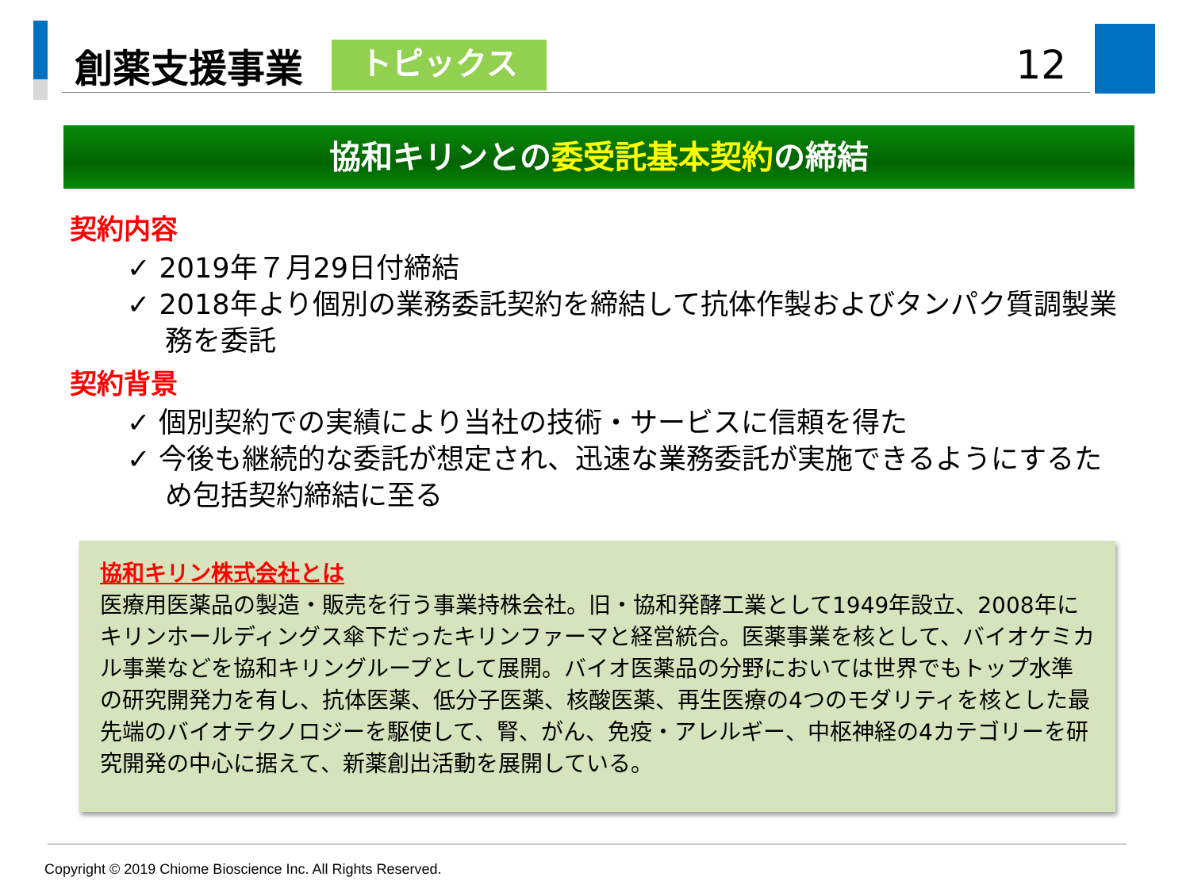創薬支援事業
トピックス
12
協和キリンとの委受託基本契約の締結
契約内容
✓ 2019年７月29日付締結
✓ 2018年より個別の業務委託契約を締結して抗体作製およびタンパク質調製業務を委託
契約背景
✓ 個別契約での実績により当社の技術・サービスに信頼を得た
✓ 今後も継続的な委託が想定され、迅速な業務委託が実施できるようにするため包括契約締結に至る
協和キリン株式会社とは
医療用医薬品の製造・販売を行う事業持株会社。旧・協和発酵工業として1949年設立、2008年にキリンホールディングス傘下だったキリンファーマと経営統合。医薬事業を核として、バイオケミカル事業などを協和キリングループとして展開。バイオ医薬品の分野においては世界でもトップ水準の研究開発力を有し、抗体医薬、低分子医薬、核酸医薬、再生医療の4つのモダリティを核とした最先端のバイオテクノロジーを駆使して、腎、がん、免疫・アレルギー、中枢神経の4カテゴリーを研究開発の中心に据えて、新薬創出活動を展開している。
Copyright © 2019 Chiome Bioscience Inc. All Rights Reserved.